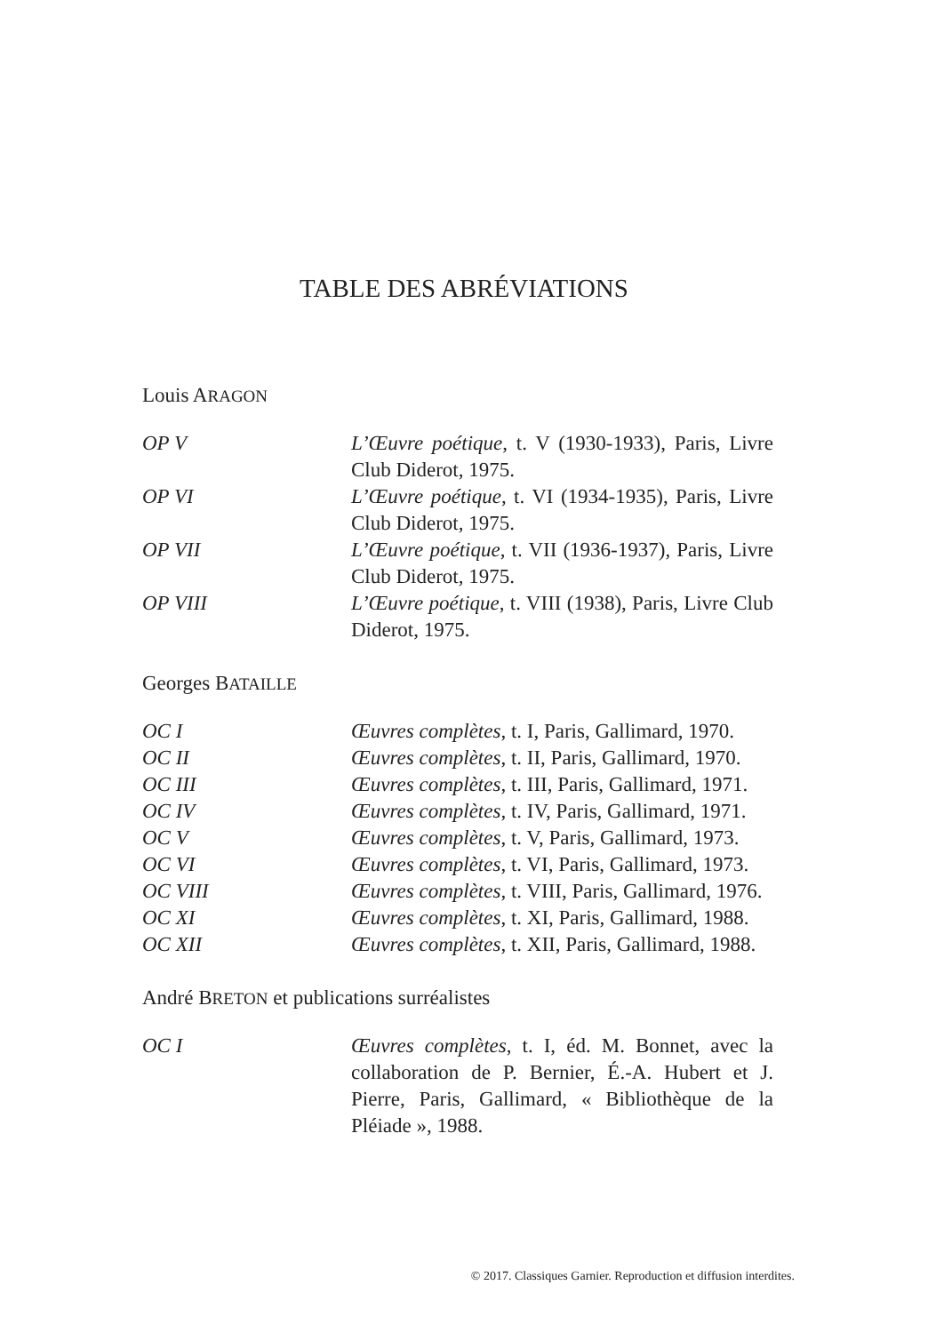TABLE DES ABRÉVIATIONS
Louis ARAGON
| OP V | L’Œuvre poétique , t. V (1930-1933), Paris, Livre Club Diderot, 1975. |
| OP VI | L’Œuvre poétique , t. VI (1934-1935), Paris, Livre Club Diderot, 1975. |
| OP VII | L’Œuvre poétique , t. VII (1936-1937), Paris, Livre Club Diderot, 1975. |
| OP VIII | L’Œuvre poétique , t. VIII (1938), Paris, Livre Club Diderot, 1975. |
Georges BATAILLE
| OC I | Œuvres complètes , t. I, Paris, Gallimard, 1970. |
| OC II | Œuvres complètes , t. II, Paris, Gallimard, 1970. |
| OC III | Œuvres complètes , t. III, Paris, Gallimard, 1971. |
| OC IV | Œuvres complètes , t. IV, Paris, Gallimard, 1971. |
| OC V | Œuvres complètes , t. V, Paris, Gallimard, 1973. |
| OC VI | Œuvres complètes , t. VI, Paris, Gallimard, 1973. |
| OC VIII | Œuvres complètes , t. VIII, Paris, Gallimard, 1976. |
| OC XI | Œuvres complètes , t. XI, Paris, Gallimard, 1988. |
| OC XII | Œuvres complètes , t. XII, Paris, Gallimard, 1988. |
André BRETON et publications surréalistes
| OC I | Œuvres complètes , t. I, éd. M. Bonnet, avec la collaboration de P. Bernier, É.-A. Hubert et J. Pierre, Paris, Gallimard, « Bibliothèque de la Pléiade », 1988. |
© 2017. Classiques Garnier. Reproduction et diffusion interdites.